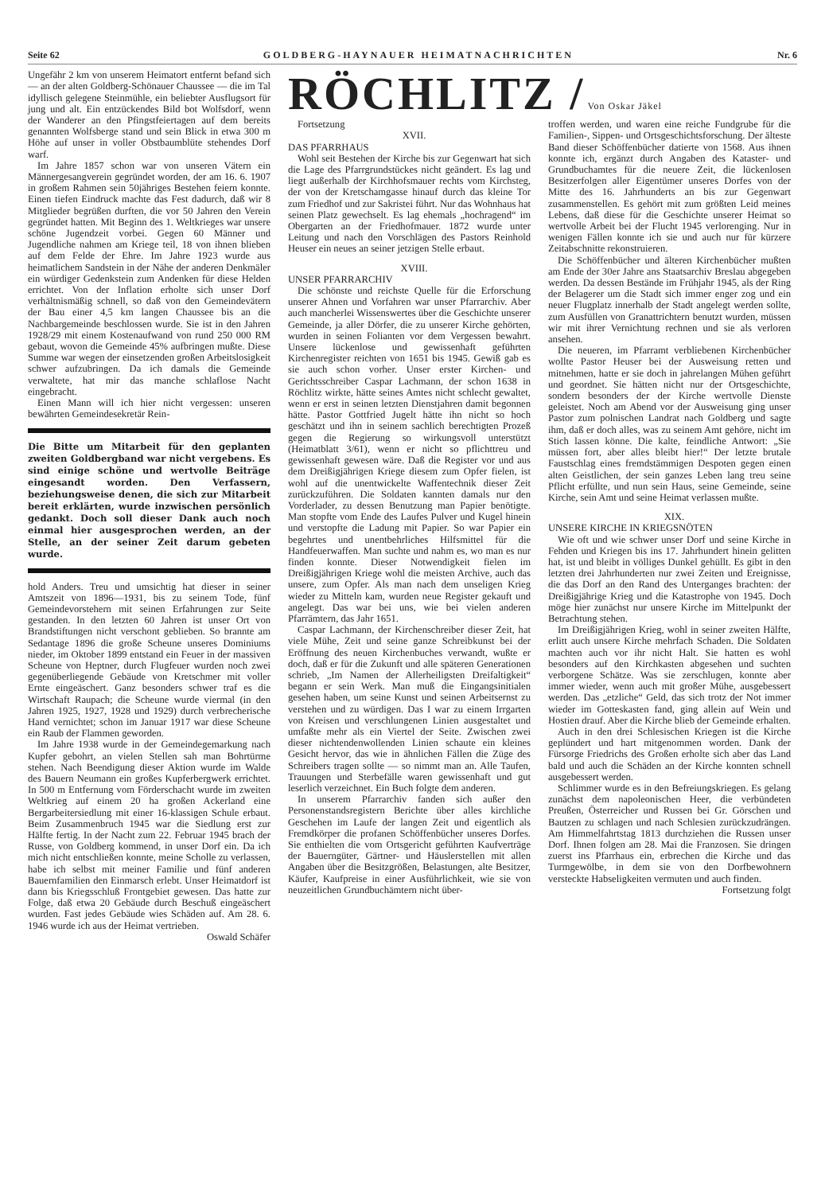Seite 62 GOLDBERG-HAYNAUER HEIMATNACHRICHTEN Nr. 6
Ungefähr 2 km von unserem Heimatort entfernt befand sich — an der alten Goldberg-Schönauer Chaussee — die im Tal idyllisch gelegene Steinmühle, ein beliebter Ausflugsort für jung und alt. Ein entzückendes Bild bot Wolfsdorf, wenn der Wanderer an den Pfingstfeiertagen auf dem bereits genannten Wolfsberge stand und sein Blick in etwa 300 m Höhe auf unser in voller Obstbaumblüte stehendes Dorf warf.
Im Jahre 1857 schon war von unseren Vätern ein Männergesangverein gegründet worden, der am 16. 6. 1907 in großem Rahmen sein 50jähriges Bestehen feiern konnte. Einen tiefen Eindruck machte das Fest dadurch, daß wir 8 Mitglieder begrüßen durften, die vor 50 Jahren den Verein gegründet hatten. Mit Beginn des 1. Weltkrieges war unsere schöne Jugendzeit vorbei. Gegen 60 Männer und Jugendliche nahmen am Kriege teil, 18 von ihnen blieben auf dem Felde der Ehre. Im Jahre 1923 wurde aus heimatlichem Sandstein in der Nähe der anderen Denkmäler ein würdiger Gedenkstein zum Andenken für diese Helden errichtet. Von der Inflation erholte sich unser Dorf verhältnismäßig schnell, so daß von den Gemeindevätern der Bau einer 4,5 km langen Chaussee bis an die Nachbargemeinde beschlossen wurde. Sie ist in den Jahren 1928/29 mit einem Kostenaufwand von rund 250 000 RM gebaut, wovon die Gemeinde 45% aufbringen mußte. Diese Summe war wegen der einsetzenden großen Arbeitslosigkeit schwer aufzubringen. Da ich damals die Gemeinde verwaltete, hat mir das manche schlaflose Nacht eingebracht.
Einen Mann will ich hier nicht vergessen: unseren bewährten Gemeindesekretär Rein-
Die Bitte um Mitarbeit für den geplanten zweiten Goldbergband war nicht vergebens. Es sind einige schöne und wertvolle Beiträge eingesandt worden. Den Verfassern, beziehungsweise denen, die sich zur Mitarbeit bereit erklärten, wurde inzwischen persönlich gedankt. Doch soll dieser Dank auch noch einmal hier ausgesprochen werden, an der Stelle, an der seiner Zeit darum gebeten wurde.
hold Anders. Treu und umsichtig hat dieser in seiner Amtszeit von 1896—1931, bis zu seinem Tode, fünf Gemeindevorstehern mit seinen Erfahrungen zur Seite gestanden. In den letzten 60 Jahren ist unser Ort von Brandstiftungen nicht verschont geblieben. So brannte am Sedantage 1896 die große Scheune unseres Dominiums nieder, im Oktober 1899 entstand ein Feuer in der massiven Scheune von Heptner, durch Flugfeuer wurden noch zwei gegenüberliegende Gebäude von Kretschmer mit voller Ernte eingeäschert. Ganz besonders schwer traf es die Wirtschaft Raupach; die Scheune wurde viermal (in den Jahren 1925, 1927, 1928 und 1929) durch verbrecherische Hand vernichtet; schon im Januar 1917 war diese Scheune ein Raub der Flammen geworden.
Im Jahre 1938 wurde in der Gemeindegemarkung nach Kupfer gebohrt, an vielen Stellen sah man Bohrtürme stehen. Nach Beendigung dieser Aktion wurde im Walde des Bauern Neumann ein großes Kupferbergwerk errichtet. In 500 m Entfernung vom Förderschacht wurde im zweiten Weltkrieg auf einem 20 ha großen Ackerland eine Bergarbeitersiedlung mit einer 16-klassigen Schule erbaut. Beim Zusammenbruch 1945 war die Siedlung erst zur Hälfte fertig. In der Nacht zum 22. Februar 1945 brach der Russe, von Goldberg kommend, in unser Dorf ein. Da ich mich nicht entschließen konnte, meine Scholle zu verlassen, habe ich selbst mit meiner Familie und fünf anderen Bauernfamilien den Einmarsch erlebt. Unser Heimatdorf ist dann bis Kriegsschluß Frontgebiet gewesen. Das hatte zur Folge, daß etwa 20 Gebäude durch Beschuß eingeäschert wurden. Fast jedes Gebäude wies Schäden auf. Am 28. 6. 1946 wurde ich aus der Heimat vertrieben.
Oswald Schäfer
RÖCHLITZ / Von Oskar Jäkel
Fortsetzung
XVII.
DAS PFARRHAUS
Wohl seit Bestehen der Kirche bis zur Gegenwart hat sich die Lage des Pfarrgrundstückes nicht geändert. Es lag und liegt außerhalb der Kirchhofsmauer rechts vom Kirchsteg, der von der Kretschamgasse hinauf durch das kleine Tor zum Friedhof und zur Sakristei führt. Nur das Wohnhaus hat seinen Platz gewechselt. Es lag ehemals „hochragend“ im Obergarten an der Friedhofmauer. 1872 wurde unter Leitung und nach den Vorschlägen des Pastors Reinhold Heuser ein neues an seiner jetzigen Stelle erbaut.
XVIII.
UNSER PFARRARCHIV
Die schönste und reichste Quelle für die Erforschung unserer Ahnen und Vorfahren war unser Pfarrarchiv. Aber auch mancherlei Wissenswertes über die Geschichte unserer Gemeinde, ja aller Dörfer, die zu unserer Kirche gehörten, wurden in seinen Folianten vor dem Vergessen bewahrt. Unsere lückenlose und gewissenhaft geführten Kirchenregister reichten von 1651 bis 1945. Gewiß gab es sie auch schon vorher. Unser erster Kirchen- und Gerichtsschreiber Caspar Lachmann, der schon 1638 in Röchlitz wirkte, hätte seines Amtes nicht schlecht gewaltet, wenn er erst in seinen letzten Dienstjahren damit begonnen hätte. Pastor Gottfried Jugelt hätte ihn nicht so hoch geschätzt und ihn in seinem sachlich berechtigten Prozeß gegen die Regierung so wirkungsvoll unterstützt (Heimatblatt 3/61), wenn er nicht so pflichttreu und gewissenhaft gewesen wäre. Daß die Register vor und aus dem Dreißigjährigen Kriege diesem zum Opfer fielen, ist wohl auf die unentwickelte Waffentechnik dieser Zeit zurückzuführen. Die Soldaten kannten damals nur den Vorderlader, zu dessen Benutzung man Papier benötigte. Man stopfte vom Ende des Laufes Pulver und Kugel hinein und verstopfte die Ladung mit Papier. So war Papier ein begehrtes und unentbehrliches Hilfsmittel für die Handfeuerwaffen. Man suchte und nahm es, wo man es nur finden konnte. Dieser Notwendigkeit fielen im Dreißigjährigen Kriege wohl die meisten Archive, auch das unsere, zum Opfer. Als man nach dem unseligen Krieg wieder zu Mitteln kam, wurden neue Register gekauft und angelegt. Das war bei uns, wie bei vielen anderen Pfarrämtern, das Jahr 1651.
Caspar Lachmann, der Kirchenschreiber dieser Zeit, hat viele Mühe, Zeit und seine ganze Schreibkunst bei der Eröffnung des neuen Kirchenbuches verwandt, wußte er doch, daß er für die Zukunft und alle späteren Generationen schrieb, „Im Namen der Allerheiligsten Dreifaltigkeit“ begann er sein Werk. Man muß die Eingangsinitialen gesehen haben, um seine Kunst und seinen Arbeitsernst zu verstehen und zu würdigen. Das I war zu einem Irrgarten von Kreisen und verschlungenen Linien ausgestaltet und umfaßte mehr als ein Viertel der Seite. Zwischen zwei dieser nichtendenwollenden Linien schaute ein kleines Gesicht hervor, das wie in ähnlichen Fällen die Züge des Schreibers tragen sollte — so nimmt man an. Alle Taufen, Trauungen und Sterbefälle waren gewissenhaft und gut leserlich verzeichnet. Ein Buch folgte dem anderen.
In unserem Pfarrarchiv fanden sich außer den Personenstandsregistern Berichte über alles kirchliche Geschehen im Laufe der langen Zeit und eigentlich als Fremdkörper die profanen Schöffenbücher unseres Dorfes. Sie enthielten die vom Ortsgericht geführten Kaufverträge der Bauerngüter, Gärtner- und Häuslerstellen mit allen Angaben über die Besitzgrößen, Belastungen, alte Besitzer, Käufer, Kaufpreise in einer Ausführlichkeit, wie sie von neuzeitlichen Grundbuchämtern nicht über-
troffen werden, und waren eine reiche Fundgrube für die Familien-, Sippen- und Ortsgeschichtsforschung. Der älteste Band dieser Schöffenbücher datierte von 1568. Aus ihnen konnte ich, ergänzt durch Angaben des Kataster- und Grundbuchamtes für die neuere Zeit, die lückenlosen Besitzerfolgen aller Eigentümer unseres Dorfes von der Mitte des 16. Jahrhunderts an bis zur Gegenwart zusammenstellen. Es gehört mit zum größten Leid meines Lebens, daß diese für die Geschichte unserer Heimat so wertvolle Arbeit bei der Flucht 1945 verlorenging. Nur in wenigen Fällen konnte ich sie und auch nur für kürzere Zeitabschnitte rekonstruieren.
Die Schöffenbücher und älteren Kirchenbücher mußten am Ende der 30er Jahre ans Staatsarchiv Breslau abgegeben werden. Da dessen Bestände im Frühjahr 1945, als der Ring der Belagerer um die Stadt sich immer enger zog und ein neuer Flugplatz innerhalb der Stadt angelegt werden sollte, zum Ausfüllen von Granattrichtern benutzt wurden, müssen wir mit ihrer Vernichtung rechnen und sie als verloren ansehen.
Die neueren, im Pfarramt verbliebenen Kirchenbücher wollte Pastor Heuser bei der Ausweisung retten und mitnehmen, hatte er sie doch in jahrelangen Mühen geführt und geordnet. Sie hätten nicht nur der Ortsgeschichte, sondern besonders der der Kirche wertvolle Dienste geleistet. Noch am Abend vor der Ausweisung ging unser Pastor zum polnischen Landrat nach Goldberg und sagte ihm, daß er doch alles, was zu seinem Amt gehöre, nicht im Stich lassen könne. Die kalte, feindliche Antwort: „Sie müssen fort, aber alles bleibt hier!“ Der letzte brutale Faustschlag eines fremdstämmigen Despoten gegen einen alten Geistlichen, der sein ganzes Leben lang treu seine Pflicht erfüllte, und nun sein Haus, seine Gemeinde, seine Kirche, sein Amt und seine Heimat verlassen mußte.
XIX.
UNSERE KIRCHE IN KRIEGSNÖTEN
Wie oft und wie schwer unser Dorf und seine Kirche in Fehden und Kriegen bis ins 17. Jahrhundert hinein gelitten hat, ist und bleibt in völliges Dunkel gehüllt. Es gibt in den letzten drei Jahrhunderten nur zwei Zeiten und Ereignisse, die das Dorf an den Rand des Unterganges brachten: der Dreißigjährige Krieg und die Katastrophe von 1945. Doch möge hier zunächst nur unsere Kirche im Mittelpunkt der Betrachtung stehen.
Im Dreißigjährigen Krieg, wohl in seiner zweiten Hälfte, erlitt auch unsere Kirche mehrfach Schaden. Die Soldaten machten auch vor ihr nicht Halt. Sie hatten es wohl besonders auf den Kirchkasten abgesehen und suchten verborgene Schätze. Was sie zerschlugen, konnte aber immer wieder, wenn auch mit großer Mühe, ausgebessert werden. Das „etzliche“ Geld, das sich trotz der Not immer wieder im Gotteskasten fand, ging allein auf Wein und Hostien drauf. Aber die Kirche blieb der Gemeinde erhalten.
Auch in den drei Schlesischen Kriegen ist die Kirche geplündert und hart mitgenommen worden. Dank der Fürsorge Friedrichs des Großen erholte sich aber das Land bald und auch die Schäden an der Kirche konnten schnell ausgebessert werden.
Schlimmer wurde es in den Befreiungskriegen. Es gelang zunächst dem napoleonischen Heer, die verbündeten Preußen, Österreicher und Russen bei Gr. Görschen und Bautzen zu schlagen und nach Schlesien zurückzudrängen. Am Himmelfahrtstag 1813 durchziehen die Russen unser Dorf. Ihnen folgen am 28. Mai die Franzosen. Sie dringen zuerst ins Pfarrhaus ein, erbrechen die Kirche und das Turmgewölbe, in dem sie von den Dorfbewohnern versteckte Habseligkeiten vermuten und auch finden. Fortsetzung folgt